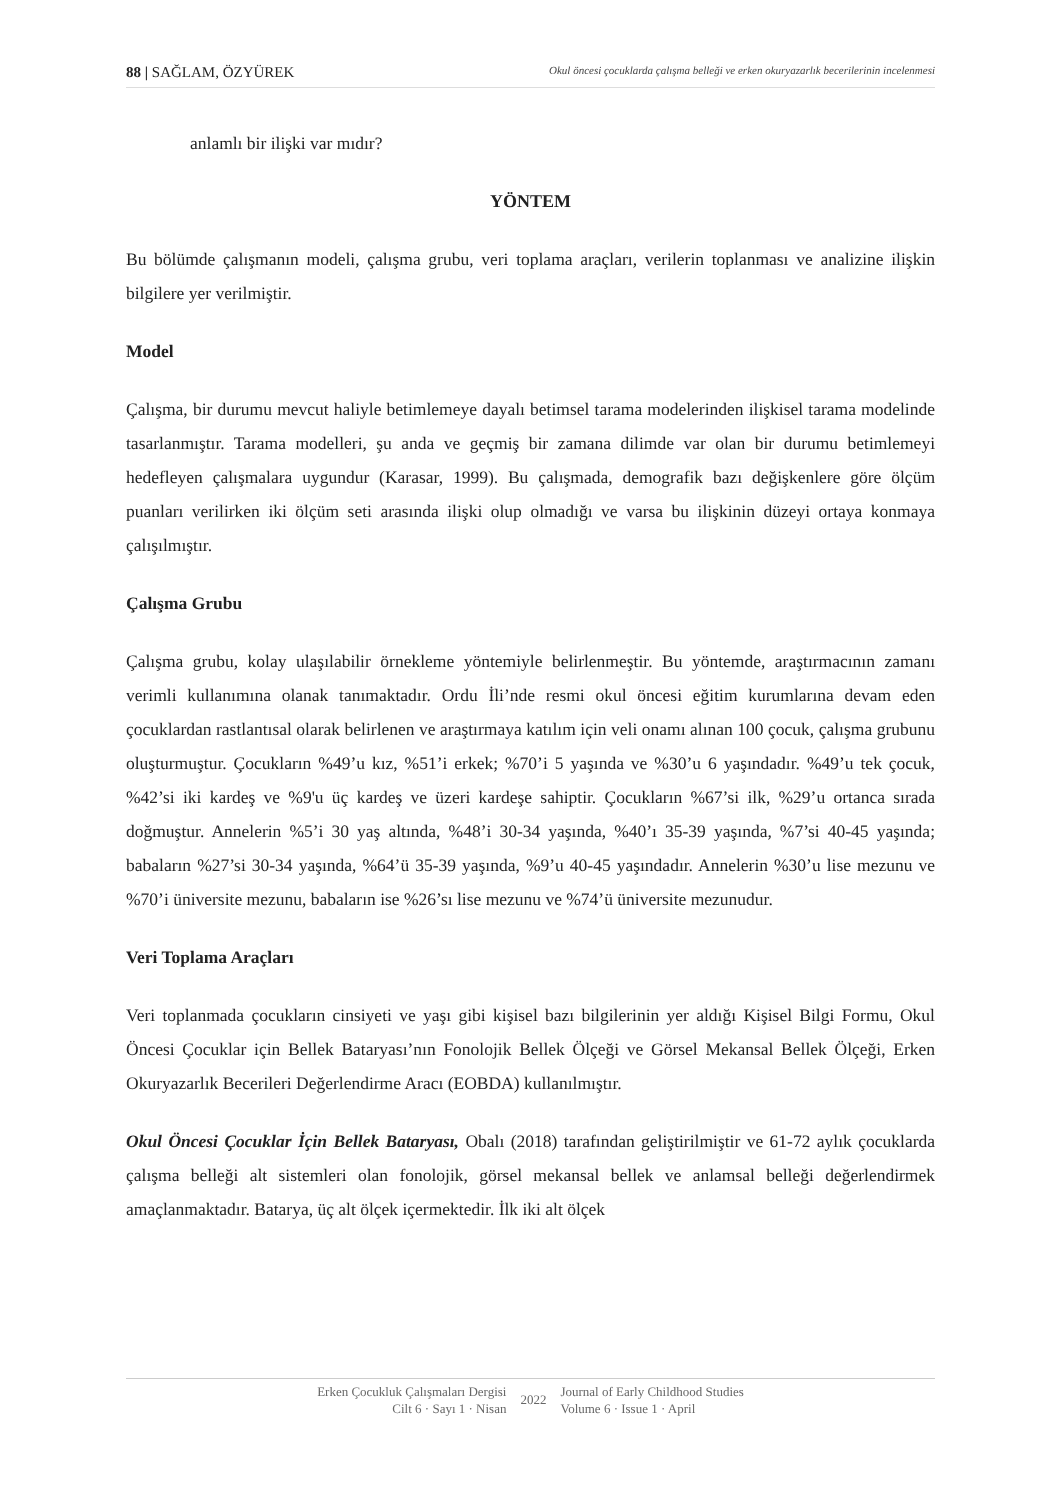88 | SAĞLAM, ÖZYÜREK Okul öncesi çocuklarda çalışma belleği ve erken okuryazarlık becerilerinin incelenmesi
anlamlı bir ilişki var mıdır?
YÖNTEM
Bu bölümde çalışmanın modeli, çalışma grubu, veri toplama araçları, verilerin toplanması ve analizine ilişkin bilgilere yer verilmiştir.
Model
Çalışma, bir durumu mevcut haliyle betimlemeye dayalı betimsel tarama modelerinden ilişkisel tarama modelinde tasarlanmıştır. Tarama modelleri, şu anda ve geçmiş bir zamana dilimde var olan bir durumu betimlemeyi hedefleyen çalışmalara uygundur (Karasar, 1999). Bu çalışmada, demografik bazı değişkenlere göre ölçüm puanları verilirken iki ölçüm seti arasında ilişki olup olmadığı ve varsa bu ilişkinin düzeyi ortaya konmaya çalışılmıştır.
Çalışma Grubu
Çalışma grubu, kolay ulaşılabilir örnekleme yöntemiyle belirlenmeştir. Bu yöntemde, araştırmacının zamanı verimli kullanımına olanak tanımaktadır. Ordu İli’nde resmi okul öncesi eğitim kurumlarına devam eden çocuklardan rastlantısal olarak belirlenen ve araştırmaya katılım için veli onamı alınan 100 çocuk, çalışma grubunu oluşturmuştur. Çocukların %49’u kız, %51’i erkek; %70’i 5 yaşında ve %30’u 6 yaşındadır. %49’u tek çocuk, %42’si iki kardeş ve %9'u üç kardeş ve üzeri kardeşe sahiptir. Çocukların %67’si ilk, %29’u ortanca sırada doğmuştur. Annelerin %5’i 30 yaş altında, %48’i 30-34 yaşında, %40’ı 35-39 yaşında, %7’si 40-45 yaşında; babaların %27’si 30-34 yaşında, %64’ü 35-39 yaşında, %9’u 40-45 yaşındadır. Annelerin %30’u lise mezunu ve %70’i üniversite mezunu, babaların ise %26’sı lise mezunu ve %74’ü üniversite mezunudur.
Veri Toplama Araçları
Veri toplanmada çocukların cinsiyeti ve yaşı gibi kişisel bazı bilgilerinin yer aldığı Kişisel Bilgi Formu, Okul Öncesi Çocuklar için Bellek Bataryası’nın Fonolojik Bellek Ölçeği ve Görsel Mekansal Bellek Ölçeği, Erken Okuryazarlık Becerileri Değerlendirme Aracı (EOBDA) kullanılmıştır.
Okul Öncesi Çocuklar İçin Bellek Bataryası, Obalı (2018) tarafından geliştirilmiştir ve 61-72 aylık çocuklarda çalışma belleği alt sistemleri olan fonolojik, görsel mekansal bellek ve anlamsal belleği değerlendirmek amaçlanmaktadır. Batarya, üç alt ölçek içermektedir. İlk iki alt ölçek
Erken Çocukluk Çalışmaları Dergisi
Cilt 6 · Sayı 1 · Nisan
2022
Journal of Early Childhood Studies
Volume 6 · Issue 1 · April